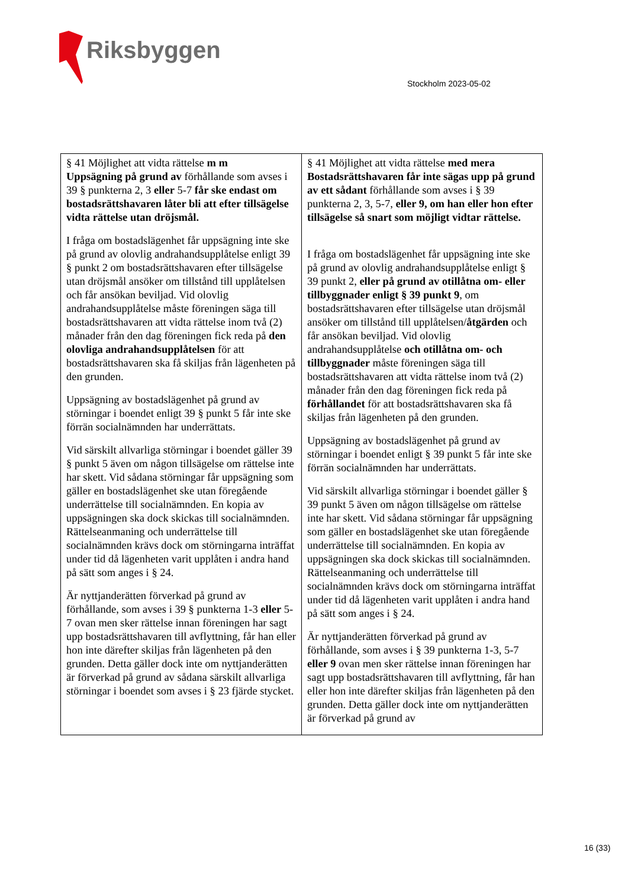Riksbyggen
Stockholm 2023-05-02
| § 41 Möjlighet att vidta rättelse m m Uppsägning på grund av förhållande som avses i 39 § punkterna 2, 3 eller 5-7 får ske endast om bostadsrättshavaren låter bli att efter tillsägelse vidta rättelse utan dröjsmål. I fråga om bostadslägenhet får uppsägning inte ske på grund av olovlig andrahandsupplåtelse enligt 39 § punkt 2 om bostadsrättshavaren efter tillsägelse utan dröjsmål ansöker om tillstånd till upplåtelsen och får ansökan beviljad. Vid olovlig andrahandsupplåtelse måste föreningen säga till bostadsrättshavaren att vidta rättelse inom två (2) månader från den dag föreningen fick reda på den olovliga andrahandsupplåtelsen för att bostadsrättshavaren ska få skiljas från lägenheten på den grunden. Uppsägning av bostadslägenhet på grund av störningar i boendet enligt 39 § punkt 5 får inte ske förrän socialnämnden har underrättats. Vid särskilt allvarliga störningar i boendet gäller 39 § punkt 5 även om någon tillsägelse om rättelse inte har skett. Vid sådana störningar får uppsägning som gäller en bostadslägenhet ske utan föregående underrättelse till socialnämnden. En kopia av uppsägningen ska dock skickas till socialnämnden. Rättelseanmaning och underrättelse till socialnämnden krävs dock om störningarna inträffat under tid då lägenheten varit upplåten i andra hand på sätt som anges i § 24. Är nyttjanderätten förverkad på grund av förhållande, som avses i 39 § punkterna 1-3 eller 5-7 ovan men sker rättelse innan föreningen har sagt upp bostadsrättshavaren till avflyttning, får han eller hon inte därefter skiljas från lägenheten på den grunden. Detta gäller dock inte om nyttjanderätten är förverkad på grund av sådana särskilt allvarliga störningar i boendet som avses i § 23 fjärde stycket. | § 41 Möjlighet att vidta rättelse med mera Bostadsrättshavaren får inte sägas upp på grund av ett sådant förhållande som avses i § 39 punkterna 2, 3, 5-7, eller 9, om han eller hon efter tillsägelse så snart som möjligt vidtar rättelse. I fråga om bostadslägenhet får uppsägning inte ske på grund av olovlig andrahandsupplåtelse enligt § 39 punkt 2, eller på grund av otillåtna om- eller tillbyggnader enligt § 39 punkt 9 , om bostadsrättshavaren efter tillsägelse utan dröjsmål ansöker om tillstånd till upplåtelsen/ åtgärden och får ansökan beviljad. Vid olovlig andrahandsupplåtelse och otillåtna om- och tillbyggnader måste föreningen säga till bostadsrättshavaren att vidta rättelse inom två (2) månader från den dag föreningen fick reda på förhållandet för att bostadsrättshavaren ska få skiljas från lägenheten på den grunden. Uppsägning av bostadslägenhet på grund av störningar i boendet enligt § 39 punkt 5 får inte ske förrän socialnämnden har underrättats. Vid särskilt allvarliga störningar i boendet gäller § 39 punkt 5 även om någon tillsägelse om rättelse inte har skett. Vid sådana störningar får uppsägning som gäller en bostadslägenhet ske utan föregående underrättelse till socialnämnden. En kopia av uppsägningen ska dock skickas till socialnämnden. Rättelseanmaning och underrättelse till socialnämnden krävs dock om störningarna inträffat under tid då lägenheten varit upplåten i andra hand på sätt som anges i § 24. Är nyttjanderätten förverkad på grund av förhållande, som avses i § 39 punkterna 1-3, 5-7 eller 9 ovan men sker rättelse innan föreningen har sagt upp bostadsrättshavaren till avflyttning, får han eller hon inte därefter skiljas från lägenheten på den grunden. Detta gäller dock inte om nyttjanderätten är förverkad på grund av |
16 (33)